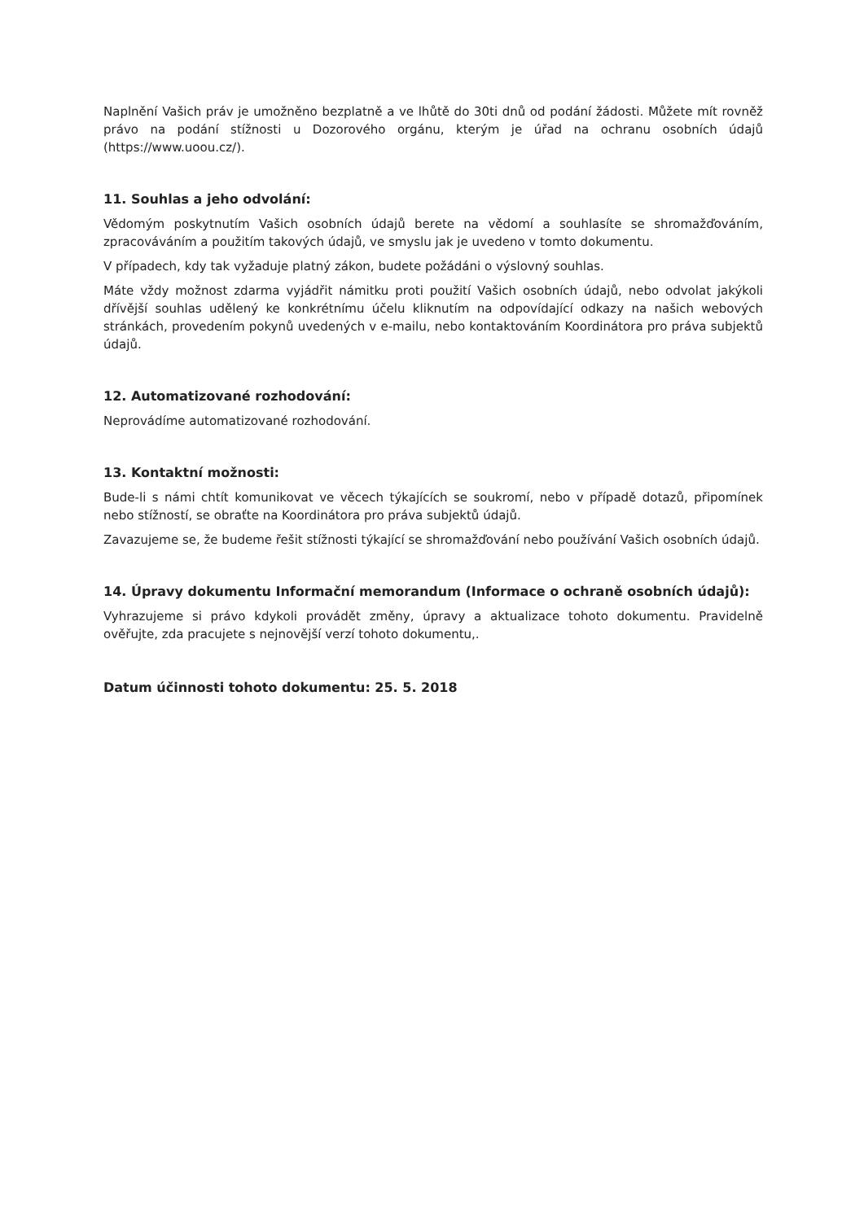Naplnění Vašich práv je umožněno bezplatně a ve lhůtě do 30ti dnů od podání žádosti. Můžete mít rovněž právo na podání stížnosti u Dozorového orgánu, kterým je úřad na ochranu osobních údajů (https://www.uoou.cz/).
11. Souhlas a jeho odvolání:
Vědomým poskytnutím Vašich osobních údajů berete na vědomí a souhlasíte se shromažďováním, zpracováváním a použitím takových údajů, ve smyslu jak je uvedeno v tomto dokumentu.
V případech, kdy tak vyžaduje platný zákon, budete požádáni o výslovný souhlas.
Máte vždy možnost zdarma vyjádřit námitku proti použití Vašich osobních údajů, nebo odvolat jakýkoli dřívější souhlas udělený ke konkrétnímu účelu kliknutím na odpovídající odkazy na našich webových stránkách, provedením pokynů uvedených v e-mailu, nebo kontaktováním Koordinátora pro práva subjektů údajů.
12. Automatizované rozhodování:
Neprovádíme automatizované rozhodování.
13. Kontaktní možnosti:
Bude-li s námi chtít komunikovat ve věcech týkajících se soukromí, nebo v případě dotazů, připomínek nebo stížností, se obraťte na Koordinátora pro práva subjektů údajů.
Zavazujeme se, že budeme řešit stížnosti týkající se shromažďování nebo používání Vašich osobních údajů.
14. Úpravy dokumentu Informační memorandum (Informace o ochraně osobních údajů):
Vyhrazujeme si právo kdykoli provádět změny, úpravy a aktualizace tohoto dokumentu. Pravidelně ověřujte, zda pracujete s nejnovější verzí tohoto dokumentu,.
Datum účinnosti tohoto dokumentu: 25. 5. 2018